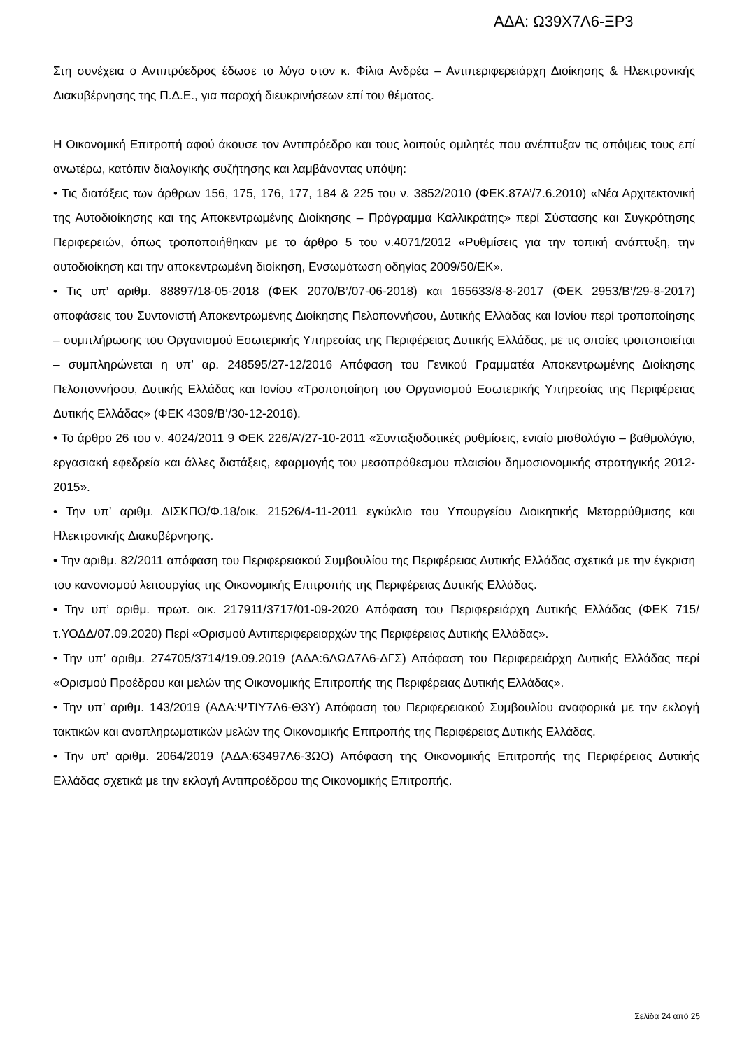ΑΔΑ: Ω39Χ7Λ6-ΞΡ3
Στη συνέχεια ο Αντιπρόεδρος έδωσε το λόγο στον κ. Φίλια Ανδρέα – Αντιπεριφερειάρχη Διοίκησης & Ηλεκτρονικής Διακυβέρνησης της Π.Δ.Ε., για παροχή διευκρινήσεων επί του θέματος.
Η Οικονομική Επιτροπή αφού άκουσε τον Αντιπρόεδρο και τους λοιπούς ομιλητές που ανέπτυξαν τις απόψεις τους επί ανωτέρω, κατόπιν διαλογικής συζήτησης και λαμβάνοντας υπόψη:
• Τις διατάξεις των άρθρων 156, 175, 176, 177, 184 & 225 του ν. 3852/2010 (ΦΕΚ.87Α’/7.6.2010) «Νέα Αρχιτεκτονική της Αυτοδιοίκησης και της Αποκεντρωμένης Διοίκησης – Πρόγραμμα Καλλικράτης» περί Σύστασης και Συγκρότησης Περιφερειών, όπως τροποποιήθηκαν με το άρθρο 5 του ν.4071/2012 «Ρυθμίσεις για την τοπική ανάπτυξη, την αυτοδιοίκηση και την αποκεντρωμένη διοίκηση, Ενσωμάτωση οδηγίας 2009/50/ΕΚ».
• Τις υπ’ αριθμ. 88897/18-05-2018 (ΦΕΚ 2070/Β’/07-06-2018) και 165633/8-8-2017 (ΦΕΚ 2953/Β’/29-8-2017) αποφάσεις του Συντονιστή Αποκεντρωμένης Διοίκησης Πελοποννήσου, Δυτικής Ελλάδας και Ιονίου περί τροποποίησης – συμπλήρωσης του Οργανισμού Εσωτερικής Υπηρεσίας της Περιφέρειας Δυτικής Ελλάδας, με τις οποίες τροποποιείται – συμπληρώνεται η υπ’ αρ. 248595/27-12/2016 Απόφαση του Γενικού Γραμματέα Αποκεντρωμένης Διοίκησης Πελοποννήσου, Δυτικής Ελλάδας και Ιονίου «Τροποποίηση του Οργανισμού Εσωτερικής Υπηρεσίας της Περιφέρειας Δυτικής Ελλάδας» (ΦΕΚ 4309/Β’/30-12-2016).
• Το άρθρο 26 του ν. 4024/2011 9 ΦΕΚ 226/Α’/27-10-2011 «Συνταξιοδοτικές ρυθμίσεις, ενιαίο μισθολόγιο – βαθμολόγιο, εργασιακή εφεδρεία και άλλες διατάξεις, εφαρμογής του μεσοπρόθεσμου πλαισίου δημοσιονομικής στρατηγικής 2012-2015».
• Την υπ’ αριθμ. ΔΙΣΚΠΟ/Φ.18/οικ. 21526/4-11-2011 εγκύκλιο του Υπουργείου Διοικητικής Μεταρρύθμισης και Ηλεκτρονικής Διακυβέρνησης.
• Την αριθμ. 82/2011 απόφαση του Περιφερειακού Συμβουλίου της Περιφέρειας Δυτικής Ελλάδας σχετικά με την έγκριση του κανονισμού λειτουργίας της Οικονομικής Επιτροπής της Περιφέρειας Δυτικής Ελλάδας.
• Την υπ’ αριθμ. πρωτ. οικ. 217911/3717/01-09-2020 Απόφαση του Περιφερειάρχη Δυτικής Ελλάδας (ΦΕΚ 715/τ.ΥΟΔΔ/07.09.2020) Περί «Ορισμού Αντιπεριφερειαρχών της Περιφέρειας Δυτικής Ελλάδας».
• Την υπ’ αριθμ. 274705/3714/19.09.2019 (ΑΔΑ:6ΛΩΔ7Λ6-ΔΓΣ) Απόφαση του Περιφερειάρχη Δυτικής Ελλάδας περί «Ορισμού Προέδρου και μελών της Οικονομικής Επιτροπής της Περιφέρειας Δυτικής Ελλάδας».
• Την υπ’ αριθμ. 143/2019 (ΑΔΑ:ΨΤΙΥ7Λ6-Θ3Υ) Απόφαση του Περιφερειακού Συμβουλίου αναφορικά με την εκλογή τακτικών και αναπληρωματικών μελών της Οικονομικής Επιτροπής της Περιφέρειας Δυτικής Ελλάδας.
• Την υπ’ αριθμ. 2064/2019 (ΑΔΑ:63497Λ6-3ΩΟ) Απόφαση της Οικονομικής Επιτροπής της Περιφέρειας Δυτικής Ελλάδας σχετικά με την εκλογή Αντιπροέδρου της Οικονομικής Επιτροπής.
Σελίδα 24 από 25